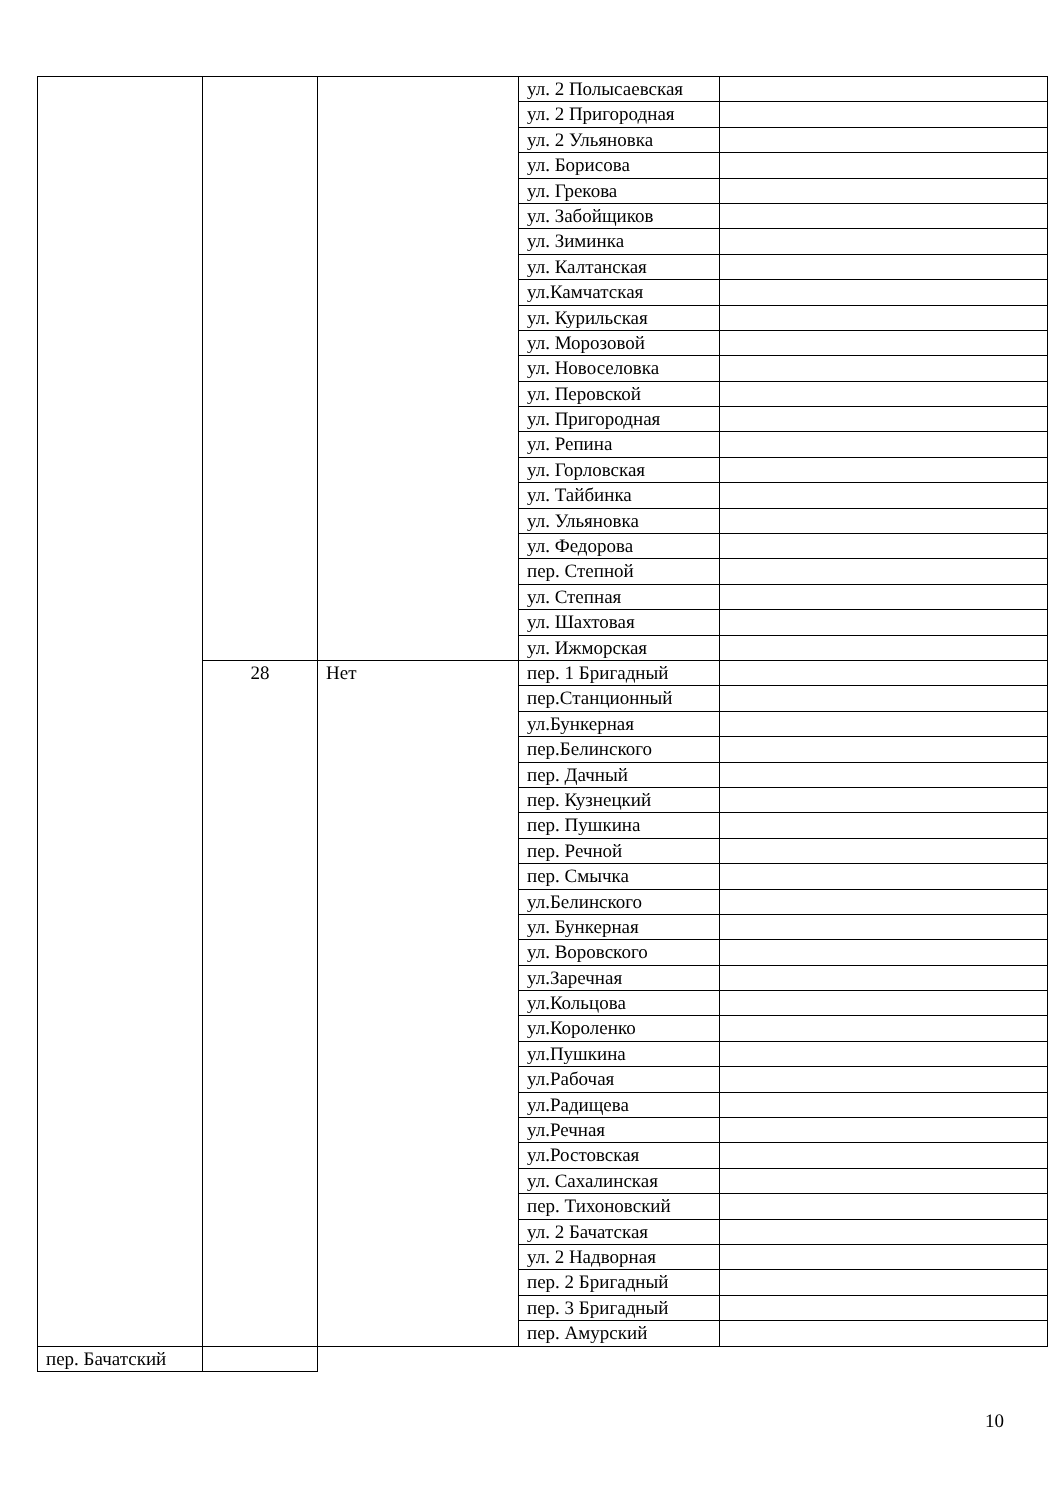| | | | ул. 2 Полысаевская | |
| | | | ул. 2 Пригородная | |
| | | | ул. 2 Ульяновка | |
| | | | ул. Борисова | |
| | | | ул. Грекова | |
| | | | ул. Забойщиков | |
| | | | ул. Зиминка | |
| | | | ул. Калтанская | |
| | | | ул.Камчатская | |
| | | | ул. Курильская | |
| | | | ул. Морозовой | |
| | | | ул. Новоселовка | |
| | | | ул. Перовской | |
| | | | ул. Пригородная | |
| | | | ул. Репина | |
| | | | ул. Горловская | |
| | | | ул. Тайбинка | |
| | | | ул. Ульяновка | |
| | | | ул. Федорова | |
| | | | пер. Степной | |
| | | | ул. Степная | |
| | | | ул. Шахтовая | |
| | | | ул. Ижморская | |
| | 28 | Нет | пер. 1 Бригадный | |
| | | | пер.Станционный | |
| | | | ул.Бункерная | |
| | | | пер.Белинского | |
| | | | пер. Дачный | |
| | | | пер. Кузнецкий | |
| | | | пер. Пушкина | |
| | | | пер. Речной | |
| | | | пер. Смычка | |
| | | | ул.Белинского | |
| | | | ул. Бункерная | |
| | | | ул. Воровского | |
| | | | ул.Заречная | |
| | | | ул.Кольцова | |
| | | | ул.Короленко | |
| | | | ул.Пушкина | |
| | | | ул.Рабочая | |
| | | | ул.Радищева | |
| | | | ул.Речная | |
| | | | ул.Ростовская | |
| | | | ул. Сахалинская | |
| | | | пер. Тихоновский | |
| | | | ул. 2 Бачатская | |
| | | | ул. 2 Надворная | |
| | | | пер. 2 Бригадный | |
| | | | пер. 3 Бригадный | |
| | | | пер. Амурский | |
| пер. Бачатский | | | | |
10